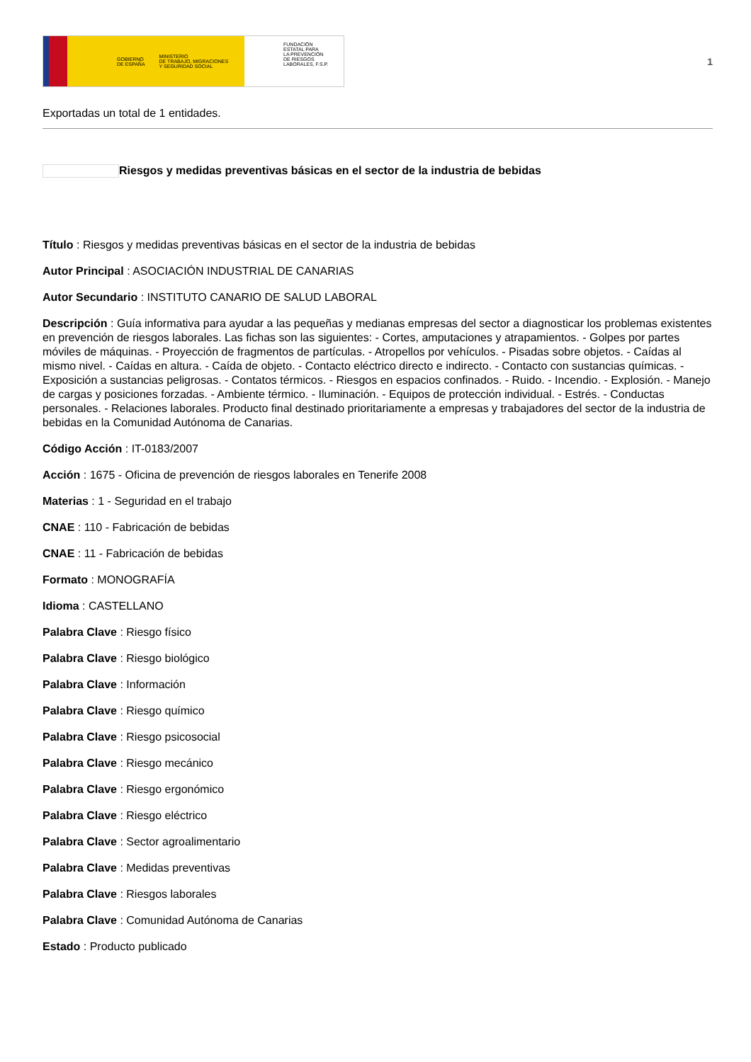GOBIERNO
DE ESPAÑA MINISTERIO
DE TRABAJO, MIGRACIONES
Y SEGURIDAD SOCIAL
FUNDACIÓN
ESTATAL PARA
LA PREVENCIÓN
DE RIESGOS
LABORALES, F.S.P.
1
Exportadas un total de 1 entidades.
Riesgos y medidas preventivas básicas en el sector de la industria de bebidas
Título : Riesgos y medidas preventivas básicas en el sector de la industria de bebidas
Autor Principal : ASOCIACIÓN INDUSTRIAL DE CANARIAS
Autor Secundario : INSTITUTO CANARIO DE SALUD LABORAL
Descripción : Guía informativa para ayudar a las pequeñas y medianas empresas del sector a diagnosticar los problemas existentes en prevención de riesgos laborales. Las fichas son las siguientes: - Cortes, amputaciones y atrapamientos. - Golpes por partes móviles de máquinas. - Proyección de fragmentos de partículas. - Atropellos por vehículos. - Pisadas sobre objetos. - Caídas al mismo nivel. - Caídas en altura. - Caída de objeto. - Contacto eléctrico directo e indirecto. - Contacto con sustancias químicas. - Exposición a sustancias peligrosas. - Contatos térmicos. - Riesgos en espacios confinados. - Ruido. - Incendio. - Explosión. - Manejo de cargas y posiciones forzadas. - Ambiente térmico. - Iluminación. - Equipos de protección individual. - Estrés. - Conductas personales. - Relaciones laborales. Producto final destinado prioritariamente a empresas y trabajadores del sector de la industria de bebidas en la Comunidad Autónoma de Canarias.
Código Acción : IT-0183/2007
Acción : 1675 - Oficina de prevención de riesgos laborales en Tenerife 2008
Materias : 1 - Seguridad en el trabajo
CNAE : 110 - Fabricación de bebidas
CNAE : 11 - Fabricación de bebidas
Formato : MONOGRAFÍA
Idioma : CASTELLANO
Palabra Clave : Riesgo físico
Palabra Clave : Riesgo biológico
Palabra Clave : Información
Palabra Clave : Riesgo químico
Palabra Clave : Riesgo psicosocial
Palabra Clave : Riesgo mecánico
Palabra Clave : Riesgo ergonómico
Palabra Clave : Riesgo eléctrico
Palabra Clave : Sector agroalimentario
Palabra Clave : Medidas preventivas
Palabra Clave : Riesgos laborales
Palabra Clave : Comunidad Autónoma de Canarias
Estado : Producto publicado